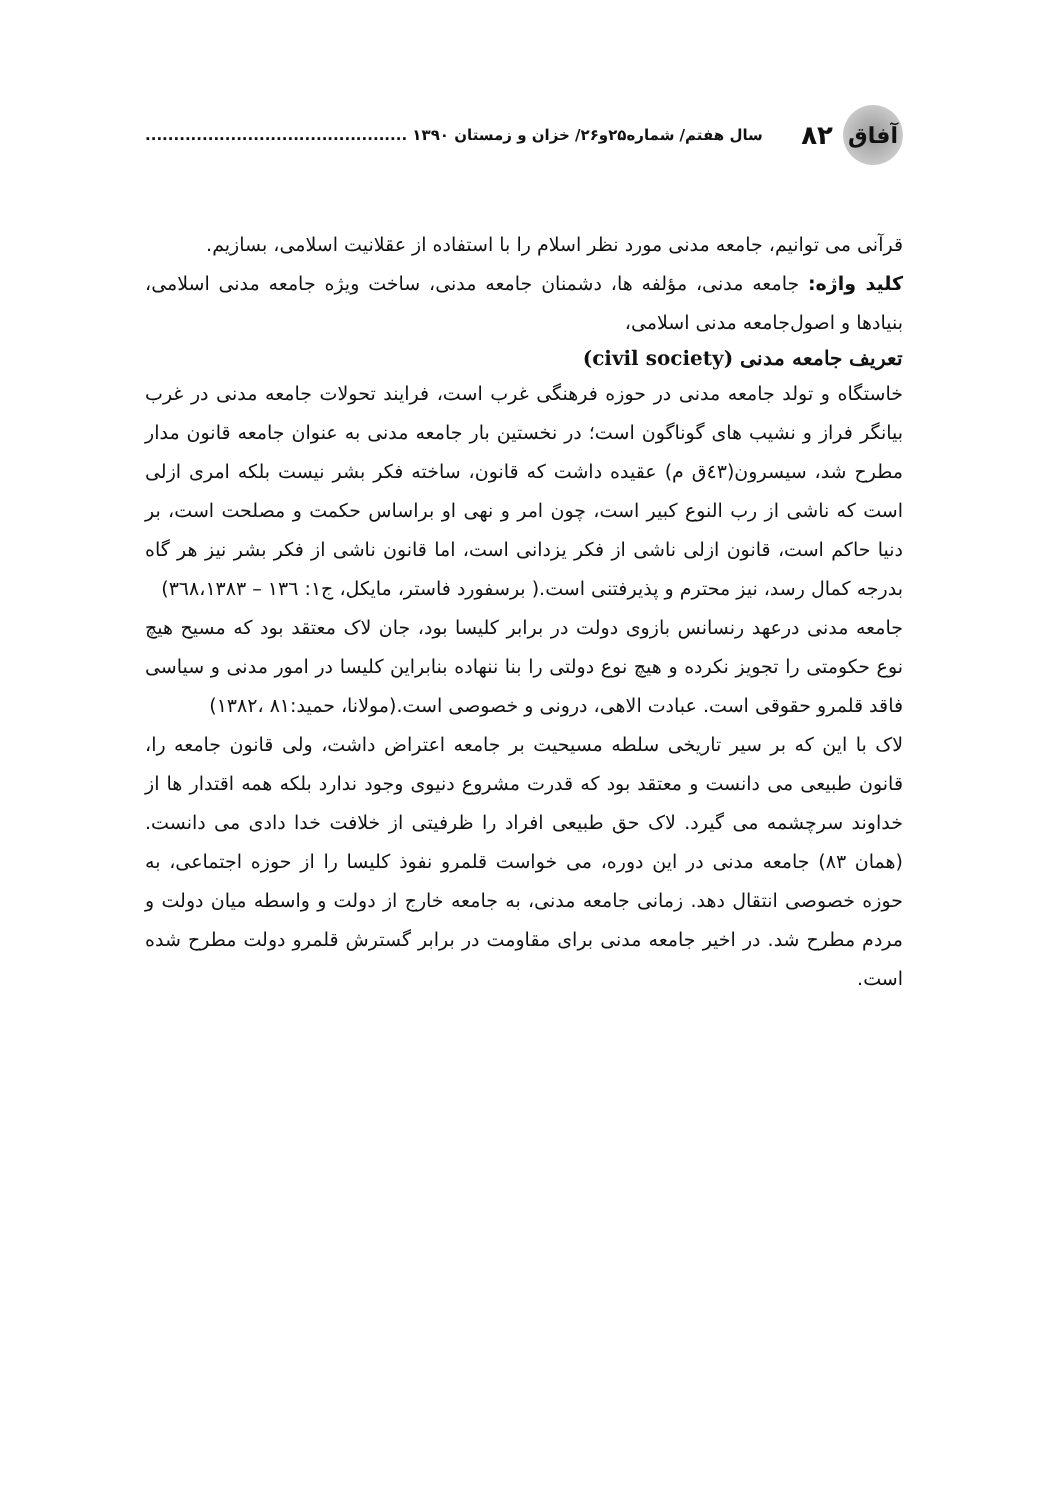سال هفتم/ شماره۲۵و۲۶/ خزان و زمستان ۱۳۹۰ ..............................................
۸۲
آفاق
قرآنی می توانیم، جامعه مدنی مورد نظر اسلام را با استفاده از عقلانیت اسلامی، بسازیم.
کلید واژه: جامعه مدنی، مؤلفه ها، دشمنان جامعه مدنی، ساخت ویژه جامعه مدنی اسلامی، بنیادها و اصول‌جامعه مدنی اسلامی،
تعریف جامعه مدنی (civil society)
خاستگاه و تولد جامعه مدنی در حوزه فرهنگی غرب است، فرایند تحولات جامعه مدنی در غرب بیانگر فراز و نشیب های گوناگون است؛ در نخستین بار جامعه مدنی به عنوان جامعه قانون مدار مطرح شد، سیسرون(٤٣ق م) عقیده داشت که قانون، ساخته فکر بشر نیست بلکه امری ازلی است که ناشی از رب النوع کبیر است، چون امر و نهی او براساس حکمت و مصلحت است، بر دنیا حاکم است، قانون ازلی ناشی از فکر یزدانی است، اما قانون ناشی از فکر بشر نیز هر گاه بدرجه کمال رسد، نیز محترم و پذیرفتنی است.( برسفورد فاستر، مایکل، ج۱: ۱۳٦ – ۳٦۸،۱۳۸۳)
جامعه مدنی درعهد رنسانس بازوی دولت در برابر کلیسا بود، جان لاک معتقد بود که مسیح هیچ نوع حکومتی را تجویز نکرده و هیچ نوع دولتی را بنا ننهاده بنابراین کلیسا در امور مدنی و سیاسی فاقد قلمرو حقوقی است. عبادت الاهی، درونی و خصوصی است.(مولانا، حمید:۸۱ ،۱۳۸۲)
لاک با این که بر سیر تاریخی سلطه مسیحیت بر جامعه اعتراض داشت، ولی قانون جامعه را، قانون طبیعی می دانست و معتقد بود که قدرت مشروع دنیوی وجود ندارد بلکه همه اقتدار ها از خداوند سرچشمه می گیرد. لاک حق طبیعی افراد را ظرفیتی از خلافت خدا دادی می دانست.(همان ۸۳) جامعه مدنی در این دوره، می خواست قلمرو نفوذ کلیسا را از حوزه اجتماعی، به حوزه خصوصی انتقال دهد. زمانی جامعه مدنی، به جامعه خارج از دولت و واسطه میان دولت و مردم مطرح شد. در اخیر جامعه مدنی برای مقاومت در برابر گسترش قلمرو دولت مطرح شده است.